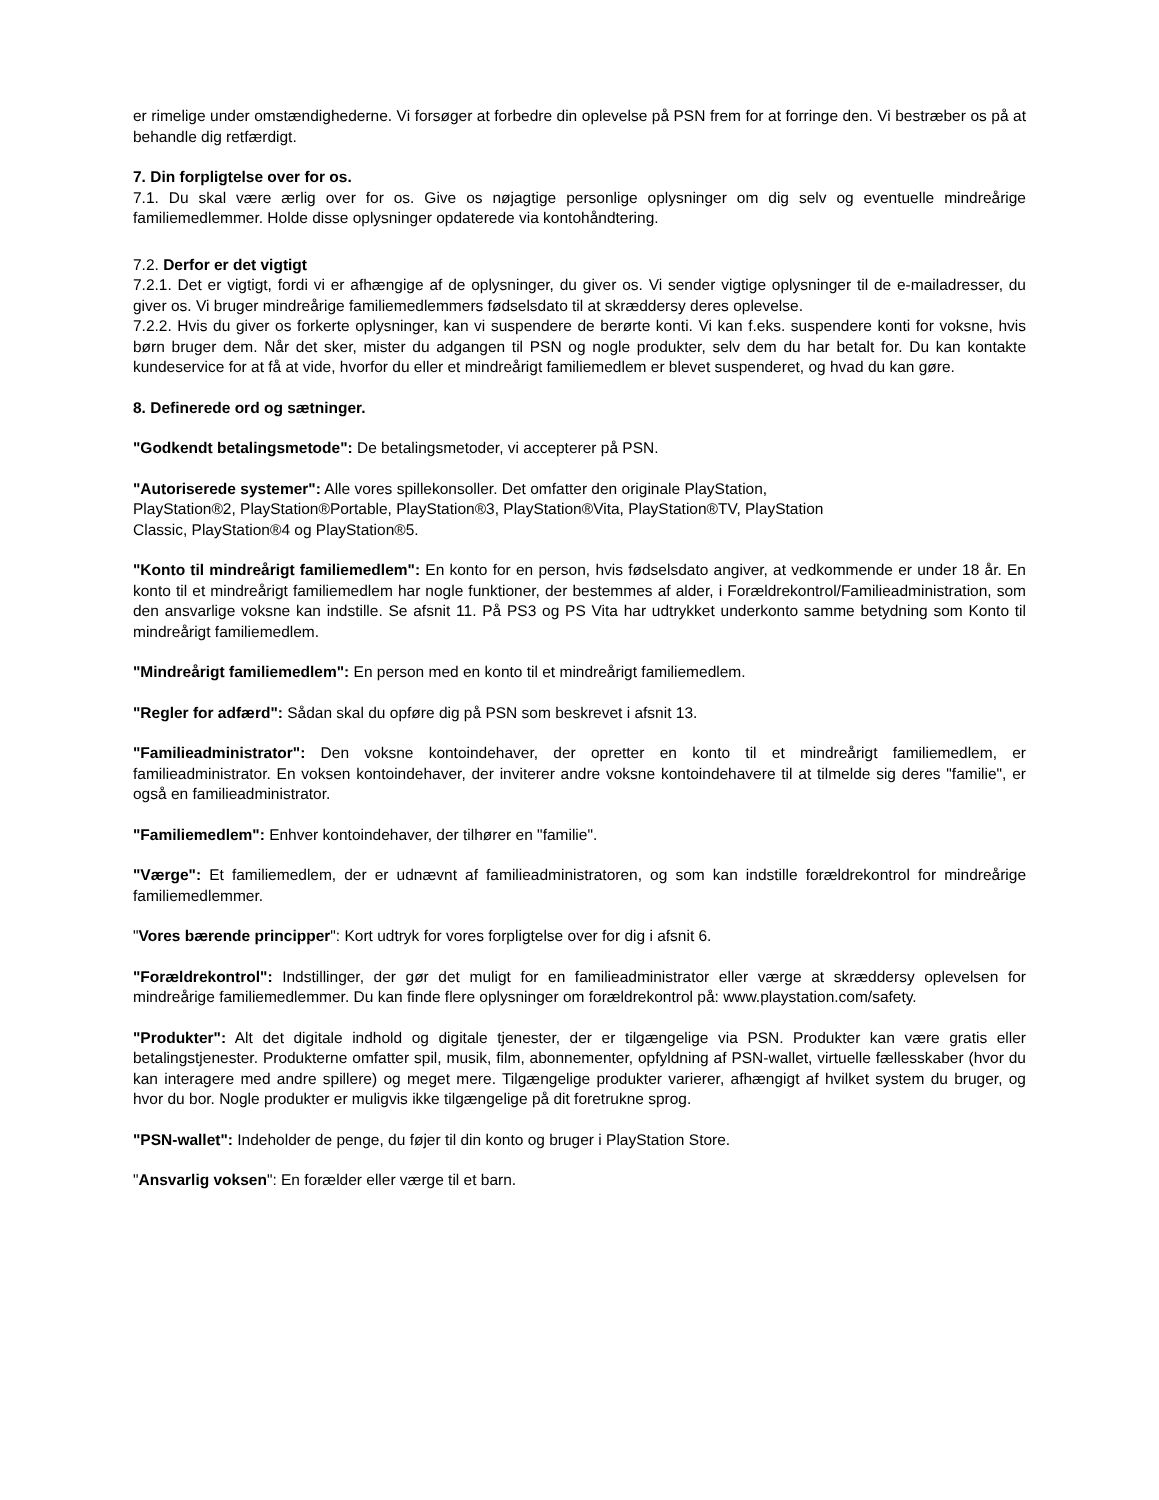er rimelige under omstændighederne. Vi forsøger at forbedre din oplevelse på PSN frem for at forringe den. Vi bestræber os på at behandle dig retfærdigt.
7. Din forpligtelse over for os.
7.1. Du skal være ærlig over for os. Give os nøjagtige personlige oplysninger om dig selv og eventuelle mindreårige familiemedlemmer. Holde disse oplysninger opdaterede via kontohåndtering.
7.2. Derfor er det vigtigt
7.2.1. Det er vigtigt, fordi vi er afhængige af de oplysninger, du giver os. Vi sender vigtige oplysninger til de e-mailadresser, du giver os. Vi bruger mindreårige familiemedlemmers fødselsdato til at skræddersy deres oplevelse.
7.2.2. Hvis du giver os forkerte oplysninger, kan vi suspendere de berørte konti. Vi kan f.eks. suspendere konti for voksne, hvis børn bruger dem. Når det sker, mister du adgangen til PSN og nogle produkter, selv dem du har betalt for. Du kan kontakte kundeservice for at få at vide, hvorfor du eller et mindreårigt familiemedlem er blevet suspenderet, og hvad du kan gøre.
8. Definerede ord og sætninger.
"Godkendt betalingsmetode": De betalingsmetoder, vi accepterer på PSN.
"Autoriserede systemer": Alle vores spillekonsoller. Det omfatter den originale PlayStation,
PlayStation®2, PlayStation®Portable, PlayStation®3, PlayStation®Vita, PlayStation®TV, PlayStation
Classic, PlayStation®4 og PlayStation®5.
"Konto til mindreårigt familiemedlem": En konto for en person, hvis fødselsdato angiver, at vedkommende er under 18 år. En konto til et mindreårigt familiemedlem har nogle funktioner, der bestemmes af alder, i Forældrekontrol/Familieadministration, som den ansvarlige voksne kan indstille. Se afsnit 11. På PS3 og PS Vita har udtrykket underkonto samme betydning som Konto til mindreårigt familiemedlem.
"Mindreårigt familiemedlem": En person med en konto til et mindreårigt familiemedlem.
"Regler for adfærd": Sådan skal du opføre dig på PSN som beskrevet i afsnit 13.
"Familieadministrator": Den voksne kontoindehaver, der opretter en konto til et mindreårigt familiemedlem, er familieadministrator. En voksen kontoindehaver, der inviterer andre voksne kontoindehavere til at tilmelde sig deres "familie", er også en familieadministrator.
"Familiemedlem": Enhver kontoindehaver, der tilhører en "familie".
"Værge": Et familiemedlem, der er udnævnt af familieadministratoren, og som kan indstille forældrekontrol for mindreårige familiemedlemmer.
"Vores bærende principper": Kort udtryk for vores forpligtelse over for dig i afsnit 6.
"Forældrekontrol": Indstillinger, der gør det muligt for en familieadministrator eller værge at skræddersy oplevelsen for mindreårige familiemedlemmer. Du kan finde flere oplysninger om forældrekontrol på: www.playstation.com/safety.
"Produkter": Alt det digitale indhold og digitale tjenester, der er tilgængelige via PSN. Produkter kan være gratis eller betalingstjenester. Produkterne omfatter spil, musik, film, abonnementer, opfyldning af PSN-wallet, virtuelle fællesskaber (hvor du kan interagere med andre spillere) og meget mere. Tilgængelige produkter varierer, afhængigt af hvilket system du bruger, og hvor du bor. Nogle produkter er muligvis ikke tilgængelige på dit foretrukne sprog.
"PSN-wallet": Indeholder de penge, du føjer til din konto og bruger i PlayStation Store.
"Ansvarlig voksen": En forælder eller værge til et barn.